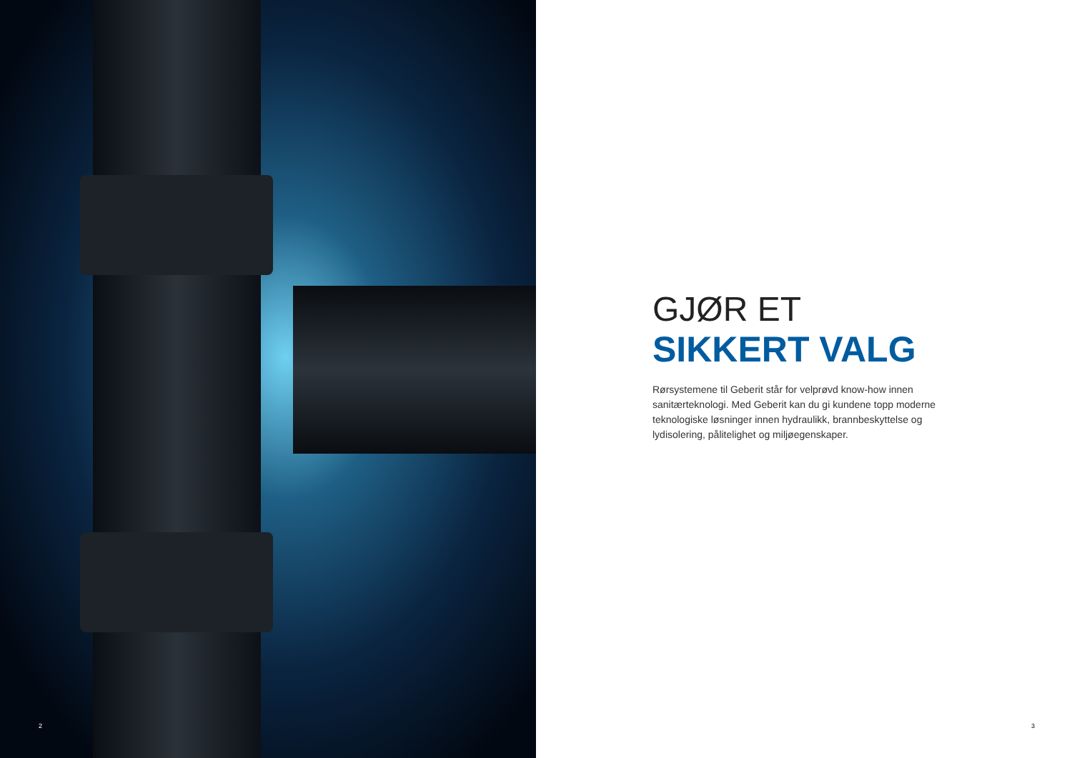2
GJØR ET
SIKKERT VALG
Rørsystemene til Geberit står for velprøvd know-how innen sanitærteknologi. Med Geberit kan du gi kundene topp moderne teknologiske løsninger innen hydraulikk, brannbeskyttelse og lydisolering, pålitelighet og miljøegenskaper.
3